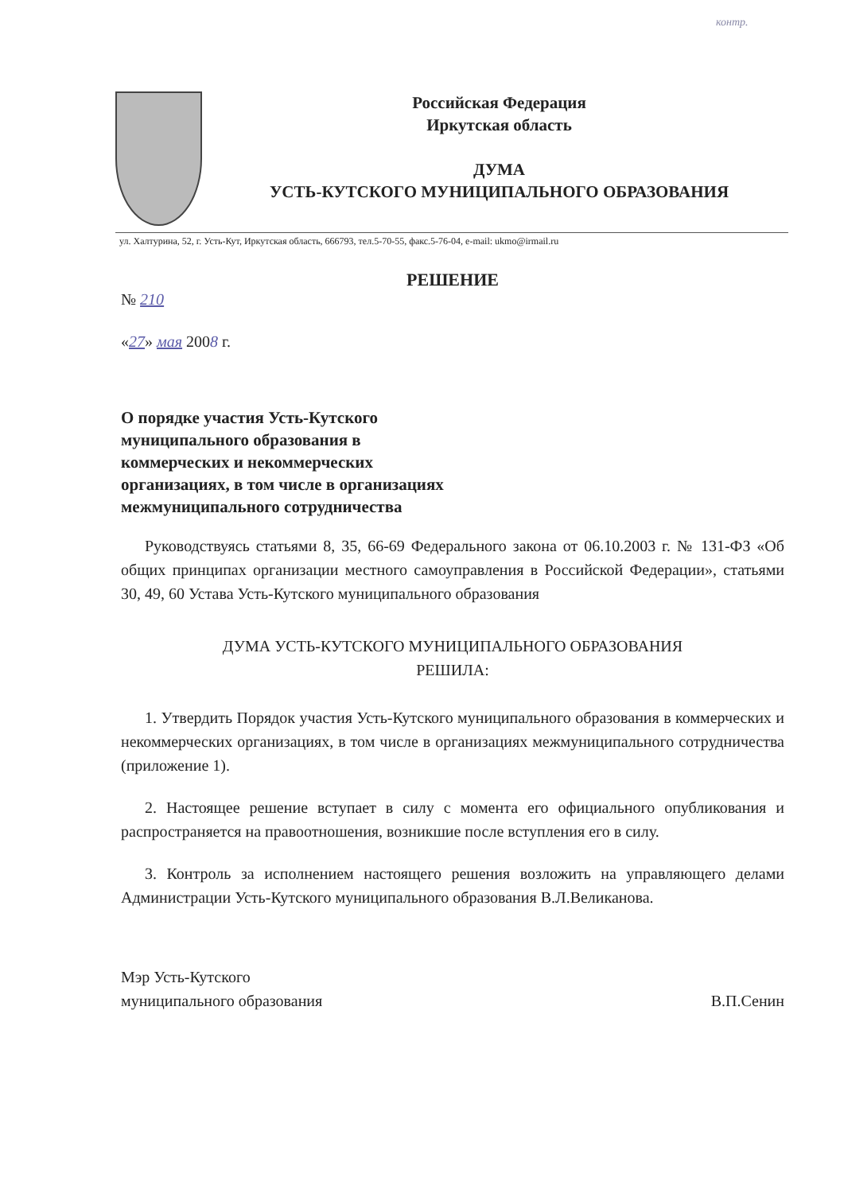контр.
Российская Федерация
Иркутская область
ДУМА
УСТЬ-КУТСКОГО МУНИЦИПАЛЬНОГО ОБРАЗОВАНИЯ
ул. Халтурина, 52, г. Усть-Кут, Иркутская область, 666793, тел.5-70-55, факс.5-76-04, e-mail: ukmo@irmail.ru
РЕШЕНИЕ
№ 210
«27» мая 2008 г.
О порядке участия Усть-Кутского муниципального образования в коммерческих и некоммерческих организациях, в том числе в организациях межмуниципального сотрудничества
Руководствуясь статьями 8, 35, 66-69 Федерального закона от 06.10.2003 г. № 131-ФЗ «Об общих принципах организации местного самоуправления в Российской Федерации», статьями 30, 49, 60 Устава Усть-Кутского муниципального образования
ДУМА УСТЬ-КУТСКОГО МУНИЦИПАЛЬНОГО ОБРАЗОВАНИЯ
РЕШИЛА:
1. Утвердить Порядок участия Усть-Кутского муниципального образования в коммерческих и некоммерческих организациях, в том числе в организациях межмуниципального сотрудничества (приложение 1).
2. Настоящее решение вступает в силу с момента его официального опубликования и распространяется на правоотношения, возникшие после вступления его в силу.
3. Контроль за исполнением настоящего решения возложить на управляющего делами Администрации Усть-Кутского муниципального образования В.Л.Великанова.
Мэр Усть-Кутского
муниципального образования
В.П.Сенин